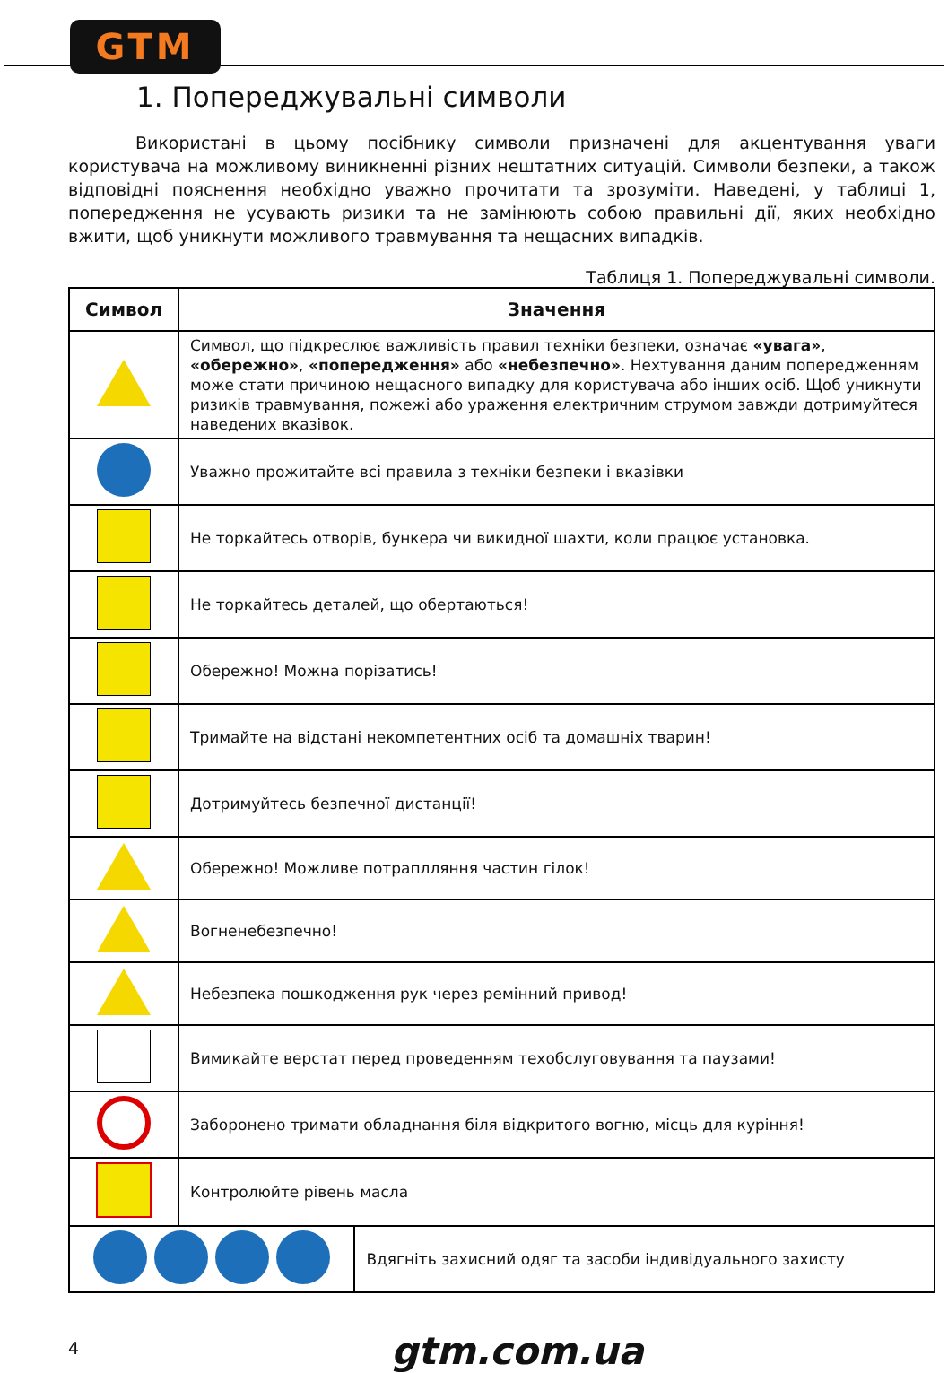GTM
1. Попереджувальні символи
Використані в цьому посібнику символи призначені для акцентування уваги користувача на можливому виникненні різних нештатних ситуацій. Символи безпеки, а також відповідні пояснення необхідно уважно прочитати та зрозуміти. Наведені, у таблиці 1, попередження не усувають ризики та не замінюють собою правильні дії, яких необхідно вжити, щоб уникнути можливого травмування та нещасних випадків.
Таблиця 1. Попереджувальні символи.
| Символ | Значення | |
| --- | --- | --- |
| | Символ, що підкреслює важливість правил техніки безпеки, означає «увага» , «обережно» , «попередження» або «небезпечно» . Нехтування даним попередженням може стати причиною нещасного випадку для користувача або інших осіб. Щоб уникнути ризиків травмування, пожежі або ураження електричним струмом завжди дотримуйтеся наведених вказівок. | |
| | Уважно прожитайте всі правила з техніки безпеки і вказівки | |
| | Не торкайтесь отворів, бункера чи викидної шахти, коли працює установка. | |
| | Не торкайтесь деталей, що обертаються! | |
| | Обережно! Можна порізатись! | |
| | Тримайте на відстані некомпетентних осіб та домашніх тварин! | |
| | Дотримуйтесь безпечної дистанції! | |
| | Обережно! Можливе потраплляння частин гілок! | |
| | Вогненебезпечно! | |
| | Небезпека пошкодження рук через ремінний привод! | |
| | Вимикайте верстат перед проведенням техобслуговування та паузами! | |
| | Заборонено тримати обладнання біля відкритого вогню, місць для куріння! | |
| | Контролюйте рівень масла | |
| | | Вдягніть захисний одяг та засоби індивідуального захисту |
4 gtm.com.ua